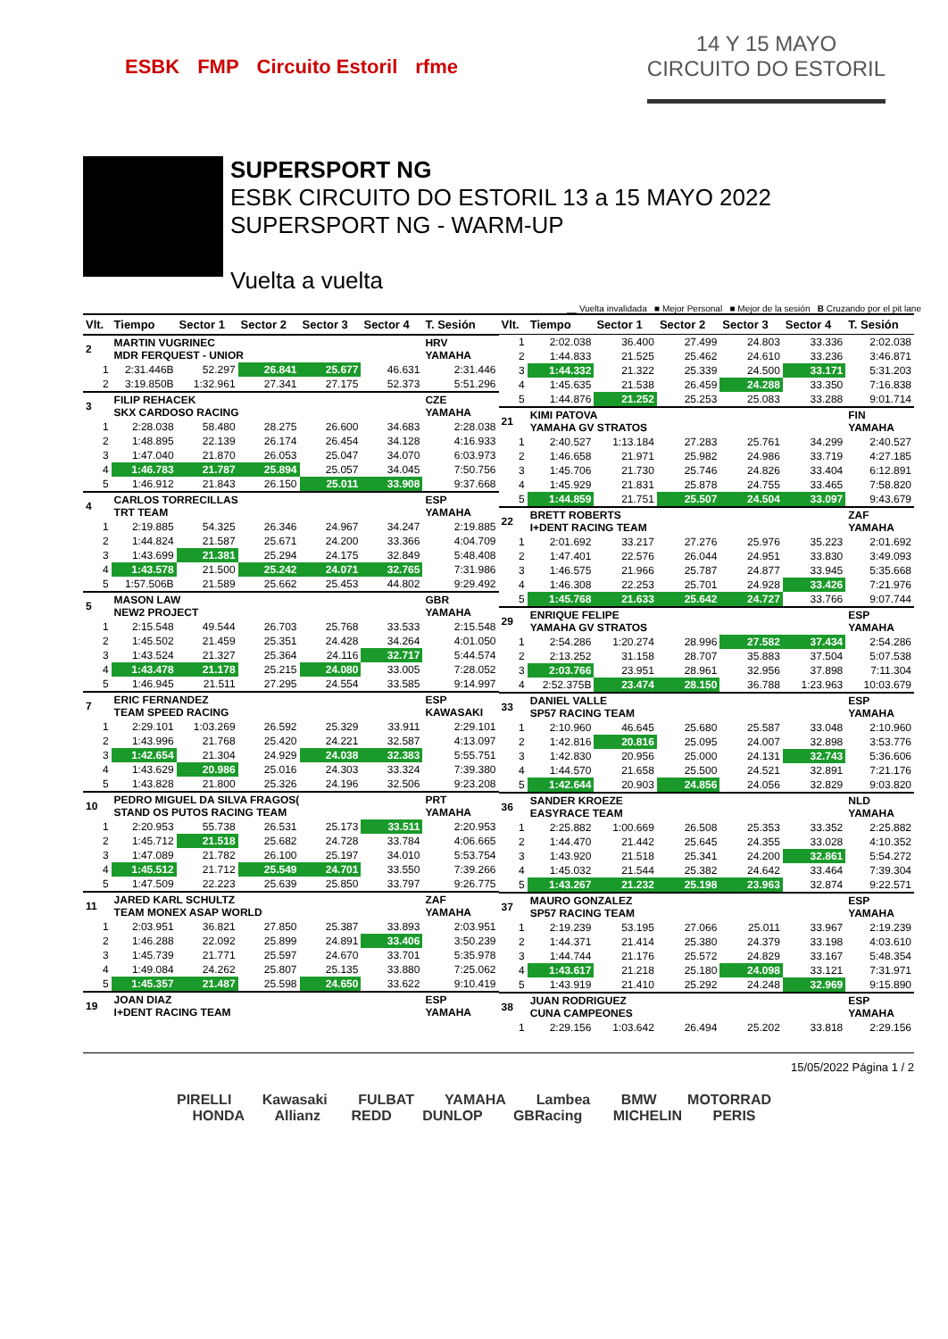ESBK FMP Circuito Estoril rfme
14 Y 15 MAYO
CIRCUITO DO ESTORIL
SUPERSPORT NG
ESBK CIRCUITO DO ESTORIL 13 a 15 MAYO 2022
SUPERSPORT NG - WARM-UP
Vuelta a vuelta
__ Vuelta invalidada ■ Mejor Personal ■ Mejor de la sesión B Cruzando por el pit lane
| Vlt. | Tiempo | Sector 1 | Sector 2 | Sector 3 | Sector 4 | T. Sesión |
| --- | --- | --- | --- | --- | --- | --- |
| 2 | MARTIN VUGRINEC MDR FERQUEST - UNIOR | | | | | HRV YAMAHA |
| 1 | 2:31.446B | 52.297 | 26.841 | 25.677 | 46.631 | 2:31.446 |
| 2 | 3:19.850B | 1:32.961 | 27.341 | 27.175 | 52.373 | 5:51.296 |
| 3 | FILIP REHACEK SKX CARDOSO RACING | | | | | CZE YAMAHA |
| 1 | 2:28.038 | 58.480 | 28.275 | 26.600 | 34.683 | 2:28.038 |
| 2 | 1:48.895 | 22.139 | 26.174 | 26.454 | 34.128 | 4:16.933 |
| 3 | 1:47.040 | 21.870 | 26.053 | 25.047 | 34.070 | 6:03.973 |
| 4 | 1:46.783 | 21.787 | 25.894 | 25.057 | 34.045 | 7:50.756 |
| 5 | 1:46.912 | 21.843 | 26.150 | 25.011 | 33.908 | 9:37.668 |
| 4 | CARLOS TORRECILLAS TRT TEAM | | | | | ESP YAMAHA |
| 1 | 2:19.885 | 54.325 | 26.346 | 24.967 | 34.247 | 2:19.885 |
| 2 | 1:44.824 | 21.587 | 25.671 | 24.200 | 33.366 | 4:04.709 |
| 3 | 1:43.699 | 21.381 | 25.294 | 24.175 | 32.849 | 5:48.408 |
| 4 | 1:43.578 | 21.500 | 25.242 | 24.071 | 32.765 | 7:31.986 |
| 5 | 1:57.506B | 21.589 | 25.662 | 25.453 | 44.802 | 9:29.492 |
| 5 | MASON LAW NEW2 PROJECT | | | | | GBR YAMAHA |
| 1 | 2:15.548 | 49.544 | 26.703 | 25.768 | 33.533 | 2:15.548 |
| 2 | 1:45.502 | 21.459 | 25.351 | 24.428 | 34.264 | 4:01.050 |
| 3 | 1:43.524 | 21.327 | 25.364 | 24.116 | 32.717 | 5:44.574 |
| 4 | 1:43.478 | 21.178 | 25.215 | 24.080 | 33.005 | 7:28.052 |
| 5 | 1:46.945 | 21.511 | 27.295 | 24.554 | 33.585 | 9:14.997 |
| 7 | ERIC FERNANDEZ TEAM SPEED RACING | | | | | ESP KAWASAKI |
| 1 | 2:29.101 | 1:03.269 | 26.592 | 25.329 | 33.911 | 2:29.101 |
| 2 | 1:43.996 | 21.768 | 25.420 | 24.221 | 32.587 | 4:13.097 |
| 3 | 1:42.654 | 21.304 | 24.929 | 24.038 | 32.383 | 5:55.751 |
| 4 | 1:43.629 | 20.986 | 25.016 | 24.303 | 33.324 | 7:39.380 |
| 5 | 1:43.828 | 21.800 | 25.326 | 24.196 | 32.506 | 9:23.208 |
| 10 | PEDRO MIGUEL DA SILVA FRAGOS( STAND OS PUTOS RACING TEAM | | | | | PRT YAMAHA |
| 1 | 2:20.953 | 55.738 | 26.531 | 25.173 | 33.511 | 2:20.953 |
| 2 | 1:45.712 | 21.518 | 25.682 | 24.728 | 33.784 | 4:06.665 |
| 3 | 1:47.089 | 21.782 | 26.100 | 25.197 | 34.010 | 5:53.754 |
| 4 | 1:45.512 | 21.712 | 25.549 | 24.701 | 33.550 | 7:39.266 |
| 5 | 1:47.509 | 22.223 | 25.639 | 25.850 | 33.797 | 9:26.775 |
| 11 | JARED KARL SCHULTZ TEAM MONEX ASAP WORLD | | | | | ZAF YAMAHA |
| 1 | 2:03.951 | 36.821 | 27.850 | 25.387 | 33.893 | 2:03.951 |
| 2 | 1:46.288 | 22.092 | 25.899 | 24.891 | 33.406 | 3:50.239 |
| 3 | 1:45.739 | 21.771 | 25.597 | 24.670 | 33.701 | 5:35.978 |
| 4 | 1:49.084 | 24.262 | 25.807 | 25.135 | 33.880 | 7:25.062 |
| 5 | 1:45.357 | 21.487 | 25.598 | 24.650 | 33.622 | 9:10.419 |
| 19 | JOAN DIAZ I+DENT RACING TEAM | | | | | ESP YAMAHA |
| Vlt. | Tiempo | Sector 1 | Sector 2 | Sector 3 | Sector 4 | T. Sesión |
| --- | --- | --- | --- | --- | --- | --- |
| 1 | 2:02.038 | 36.400 | 27.499 | 24.803 | 33.336 | 2:02.038 |
| 2 | 1:44.833 | 21.525 | 25.462 | 24.610 | 33.236 | 3:46.871 |
| 3 | 1:44.332 | 21.322 | 25.339 | 24.500 | 33.171 | 5:31.203 |
| 4 | 1:45.635 | 21.538 | 26.459 | 24.288 | 33.350 | 7:16.838 |
| 5 | 1:44.876 | 21.252 | 25.253 | 25.083 | 33.288 | 9:01.714 |
| 21 | KIMI PATOVA YAMAHA GV STRATOS | | | | | FIN YAMAHA |
| 1 | 2:40.527 | 1:13.184 | 27.283 | 25.761 | 34.299 | 2:40.527 |
| 2 | 1:46.658 | 21.971 | 25.982 | 24.986 | 33.719 | 4:27.185 |
| 3 | 1:45.706 | 21.730 | 25.746 | 24.826 | 33.404 | 6:12.891 |
| 4 | 1:45.929 | 21.831 | 25.878 | 24.755 | 33.465 | 7:58.820 |
| 5 | 1:44.859 | 21.751 | 25.507 | 24.504 | 33.097 | 9:43.679 |
| 22 | BRETT ROBERTS I+DENT RACING TEAM | | | | | ZAF YAMAHA |
| 1 | 2:01.692 | 33.217 | 27.276 | 25.976 | 35.223 | 2:01.692 |
| 2 | 1:47.401 | 22.576 | 26.044 | 24.951 | 33.830 | 3:49.093 |
| 3 | 1:46.575 | 21.966 | 25.787 | 24.877 | 33.945 | 5:35.668 |
| 4 | 1:46.308 | 22.253 | 25.701 | 24.928 | 33.426 | 7:21.976 |
| 5 | 1:45.768 | 21.633 | 25.642 | 24.727 | 33.766 | 9:07.744 |
| 29 | ENRIQUE FELIPE YAMAHA GV STRATOS | | | | | ESP YAMAHA |
| 1 | 2:54.286 | 1:20.274 | 28.996 | 27.582 | 37.434 | 2:54.286 |
| 2 | 2:13.252 | 31.158 | 28.707 | 35.883 | 37.504 | 5:07.538 |
| 3 | 2:03.766 | 23.951 | 28.961 | 32.956 | 37.898 | 7:11.304 |
| 4 | 2:52.375B | 23.474 | 28.150 | 36.788 | 1:23.963 | 10:03.679 |
| 33 | DANIEL VALLE SP57 RACING TEAM | | | | | ESP YAMAHA |
| 1 | 2:10.960 | 46.645 | 25.680 | 25.587 | 33.048 | 2:10.960 |
| 2 | 1:42.816 | 20.816 | 25.095 | 24.007 | 32.898 | 3:53.776 |
| 3 | 1:42.830 | 20.956 | 25.000 | 24.131 | 32.743 | 5:36.606 |
| 4 | 1:44.570 | 21.658 | 25.500 | 24.521 | 32.891 | 7:21.176 |
| 5 | 1:42.644 | 20.903 | 24.856 | 24.056 | 32.829 | 9:03.820 |
| 36 | SANDER KROEZE EASYRACE TEAM | | | | | NLD YAMAHA |
| 1 | 2:25.882 | 1:00.669 | 26.508 | 25.353 | 33.352 | 2:25.882 |
| 2 | 1:44.470 | 21.442 | 25.645 | 24.355 | 33.028 | 4:10.352 |
| 3 | 1:43.920 | 21.518 | 25.341 | 24.200 | 32.861 | 5:54.272 |
| 4 | 1:45.032 | 21.544 | 25.382 | 24.642 | 33.464 | 7:39.304 |
| 5 | 1:43.267 | 21.232 | 25.198 | 23.963 | 32.874 | 9:22.571 |
| 37 | MAURO GONZALEZ SP57 RACING TEAM | | | | | ESP YAMAHA |
| 1 | 2:19.239 | 53.195 | 27.066 | 25.011 | 33.967 | 2:19.239 |
| 2 | 1:44.371 | 21.414 | 25.380 | 24.379 | 33.198 | 4:03.610 |
| 3 | 1:44.744 | 21.176 | 25.572 | 24.829 | 33.167 | 5:48.354 |
| 4 | 1:43.617 | 21.218 | 25.180 | 24.098 | 33.121 | 7:31.971 |
| 5 | 1:43.919 | 21.410 | 25.292 | 24.248 | 32.969 | 9:15.890 |
| 38 | JUAN RODRIGUEZ CUNA CAMPEONES | | | | | ESP YAMAHA |
| 1 | 2:29.156 | 1:03.642 | 26.494 | 25.202 | 33.818 | 2:29.156 |
15/05/2022 Página 1 / 2
PIRELLI Kawasaki FULBAT YAMAHA Lambea BMW MOTORRAD
HONDA Allianz REDD DUNLOP GBRacing MICHELIN PERIS